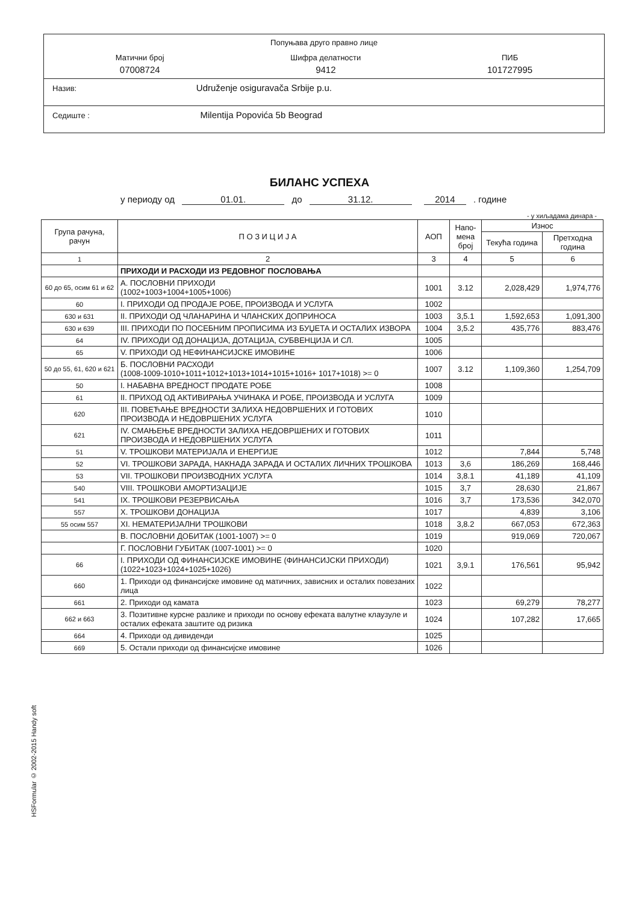Попуњава друго правно лице
Матични број
07008724
Шифра делатности
9412
ПИБ
101727995
Назив: Udruženje osiguravača Srbije p.u.
Седиште : Milentija Popovića 5b Beograd
БИЛАНС УСПЕХА
у периоду од 01.01. до 31.12. 2014 . године
- у хиљадама динара -
| Група рачуна, рачун | П О З И Ц И Ј А | АОП | Напо-мена број | Износ | |
| --- | --- | --- | --- | --- | --- |
| | | | | Текућа година | Претходна година |
| 1 | 2 | 3 | 4 | 5 | 6 |
| | ПРИХОДИ И РАСХОДИ ИЗ РЕДОВНОГ ПОСЛОВАЊА | | | | |
| 60 до 65, осим 61 и 62 | А. ПОСЛОВНИ ПРИХОДИ (1002+1003+1004+1005+1006) | 1001 | 3.12 | 2,028,429 | 1,974,776 |
| 60 | I. ПРИХОДИ ОД ПРОДАЈЕ РОБЕ, ПРОИЗВОДА И УСЛУГА | 1002 | | | |
| 630 и 631 | II. ПРИХОДИ ОД ЧЛАНАРИНА И ЧЛАНСКИХ ДОПРИНОСА | 1003 | 3,5.1 | 1,592,653 | 1,091,300 |
| 630 и 639 | III. ПРИХОДИ ПО ПОСЕБНИМ ПРОПИСИМА ИЗ БУЏЕТА И ОСТАЛИХ ИЗВОРА | 1004 | 3,5.2 | 435,776 | 883,476 |
| 64 | IV. ПРИХОДИ ОД ДОНАЦИЈА, ДОТАЦИЈА, СУБВЕНЦИЈА И СЛ. | 1005 | | | |
| 65 | V. ПРИХОДИ ОД НЕФИНАНСИЈСКЕ ИМОВИНЕ | 1006 | | | |
| 50 до 55, 61, 620 и 621 | Б. ПОСЛОВНИ РАСХОДИ (1008-1009-1010+1011+1012+1013+1014+1015+1016+ 1017+1018) >= 0 | 1007 | 3.12 | 1,109,360 | 1,254,709 |
| 50 | I. НАБАВНА ВРЕДНОСТ ПРОДАТЕ РОБЕ | 1008 | | | |
| 61 | II. ПРИХОД ОД АКТИВИРАЊА УЧИНАКА И РОБЕ, ПРОИЗВОДА И УСЛУГА | 1009 | | | |
| 620 | III. ПОВЕЋАЊЕ ВРЕДНОСТИ ЗАЛИХА НЕДОВРШЕНИХ И ГОТОВИХ ПРОИЗВОДА И НЕДОВРШЕНИХ УСЛУГА | 1010 | | | |
| 621 | IV. СМАЊЕЊЕ ВРЕДНОСТИ ЗАЛИХА НЕДОВРШЕНИХ И ГОТОВИХ ПРОИЗВОДА И НЕДОВРШЕНИХ УСЛУГА | 1011 | | | |
| 51 | V. ТРОШКОВИ МАТЕРИЈАЛА И ЕНЕРГИЈЕ | 1012 | | 7,844 | 5,748 |
| 52 | VI. ТРОШКОВИ ЗАРАДА, НАКНАДА ЗАРАДА И ОСТАЛИХ ЛИЧНИХ ТРОШКОВА | 1013 | 3,6 | 186,269 | 168,446 |
| 53 | VII. ТРОШКОВИ ПРОИЗВОДНИХ УСЛУГА | 1014 | 3,8.1 | 41,189 | 41,109 |
| 540 | VIII. ТРОШКОВИ АМОРТИЗАЦИЈЕ | 1015 | 3,7 | 28,630 | 21,867 |
| 541 | IX. ТРОШКОВИ РЕЗЕРВИСАЊА | 1016 | 3,7 | 173,536 | 342,070 |
| 557 | X. ТРОШКОВИ ДОНАЦИЈА | 1017 | | 4,839 | 3,106 |
| 55 осим 557 | XI. НЕМАТЕРИЈАЛНИ ТРОШКОВИ | 1018 | 3,8.2 | 667,053 | 672,363 |
| | В. ПОСЛОВНИ ДОБИТАК (1001-1007) >= 0 | 1019 | | 919,069 | 720,067 |
| | Г. ПОСЛОВНИ ГУБИТАК (1007-1001) >= 0 | 1020 | | | |
| 66 | I. ПРИХОДИ ОД ФИНАНСИЈСКЕ ИМОВИНЕ (ФИНАНСИЈСКИ ПРИХОДИ) (1022+1023+1024+1025+1026) | 1021 | 3,9.1 | 176,561 | 95,942 |
| 660 | 1. Приходи од финансијске имовине од матичних, зависних и осталих повезаних лица | 1022 | | | |
| 661 | 2. Приходи од камата | 1023 | | 69,279 | 78,277 |
| 662 и 663 | 3. Позитивне курсне разлике и приходи по основу ефеката валутне клаузуле и осталих ефеката заштите од ризика | 1024 | | 107,282 | 17,665 |
| 664 | 4. Приходи од дивиденди | 1025 | | | |
| 669 | 5. Остали приходи од финансијске имовине | 1026 | | | |
HSFormular © 2002-2015 Handy soft